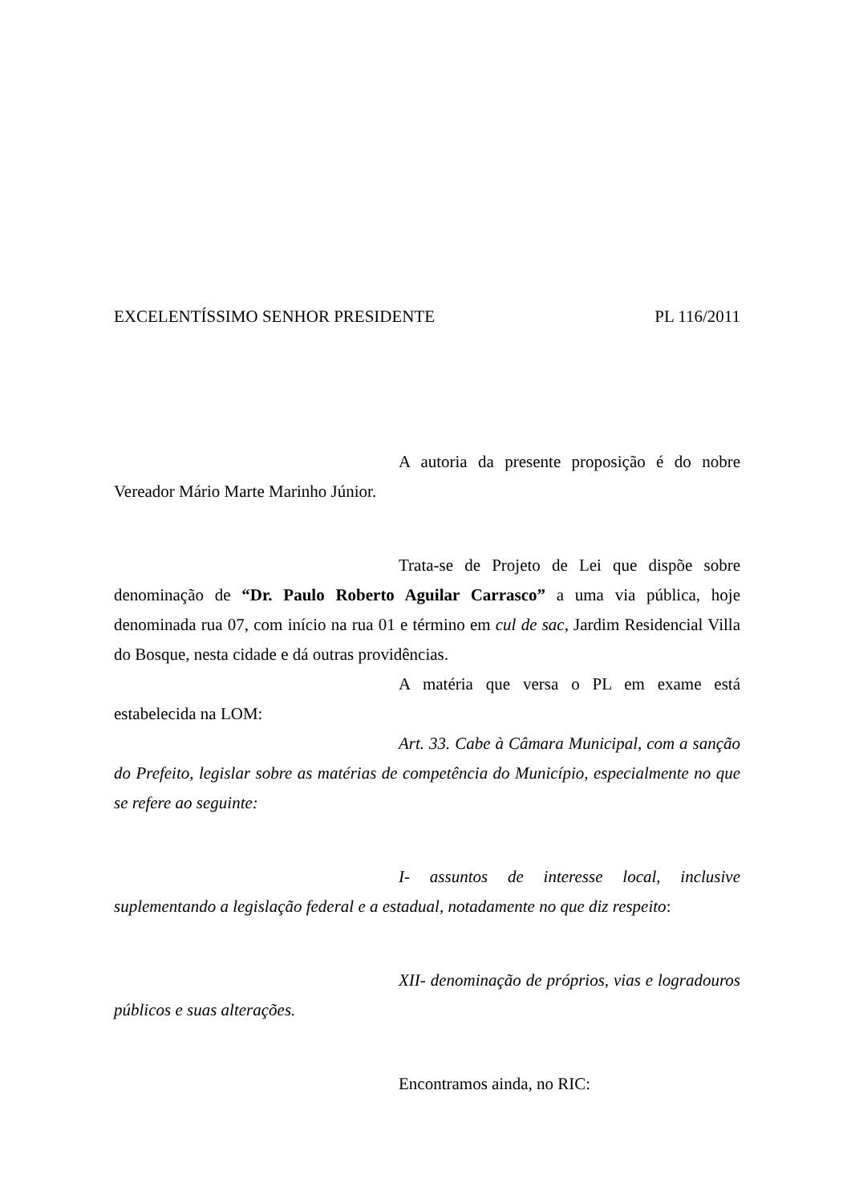EXCELENTÍSSIMO SENHOR PRESIDENTE PL 116/2011
A autoria da presente proposição é do nobre Vereador Mário Marte Marinho Júnior.
Trata-se de Projeto de Lei que dispõe sobre denominação de “Dr. Paulo Roberto Aguilar Carrasco” a uma via pública, hoje denominada rua 07, com início na rua 01 e término em cul de sac, Jardim Residencial Villa do Bosque, nesta cidade e dá outras providências.
A matéria que versa o PL em exame está estabelecida na LOM:
Art. 33. Cabe à Câmara Municipal, com a sanção do Prefeito, legislar sobre as matérias de competência do Município, especialmente no que se refere ao seguinte:
I- assuntos de interesse local, inclusive suplementando a legislação federal e a estadual, notadamente no que diz respeito:
XII- denominação de próprios, vias e logradouros públicos e suas alterações.
Encontramos ainda, no RIC: